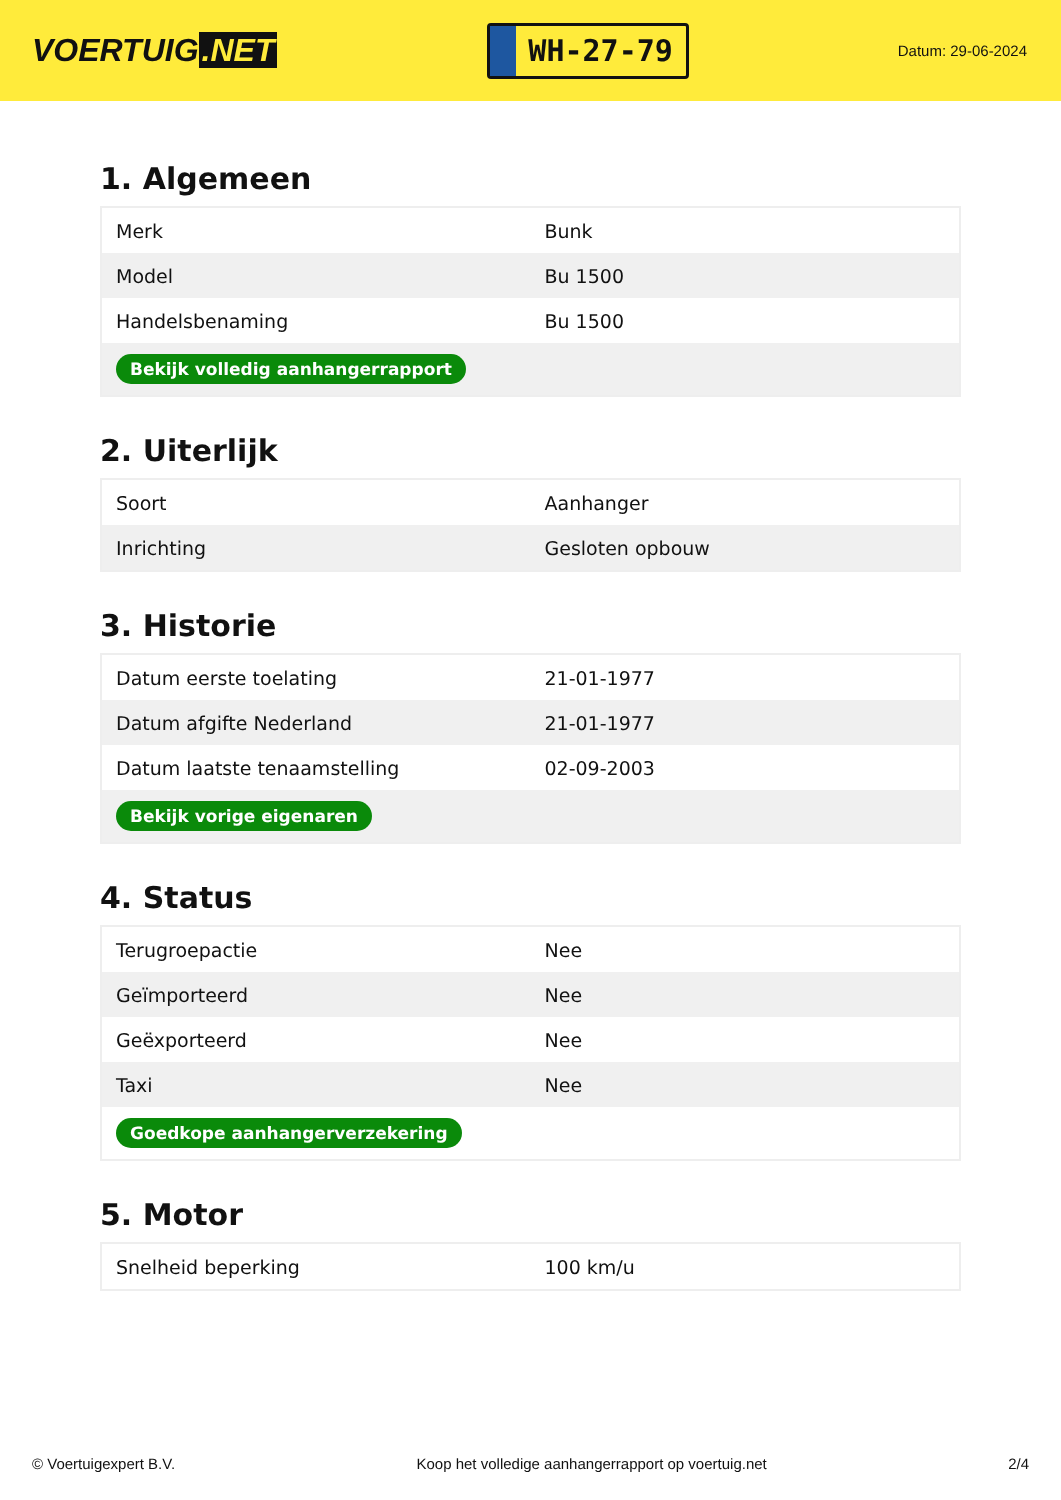VOERTUIG.NET
WH-27-79
Datum: 29-06-2024
1. Algemeen
| Merk | Bunk |
| Model | Bu 1500 |
| Handelsbenaming | Bu 1500 |
| Bekijk volledig aanhangerrapport | |
2. Uiterlijk
| Soort | Aanhanger |
| Inrichting | Gesloten opbouw |
3. Historie
| Datum eerste toelating | 21-01-1977 |
| Datum afgifte Nederland | 21-01-1977 |
| Datum laatste tenaamstelling | 02-09-2003 |
| Bekijk vorige eigenaren | |
4. Status
| Terugroepactie | Nee |
| Geïmporteerd | Nee |
| Geëxporteerd | Nee |
| Taxi | Nee |
| Goedkope aanhangerverzekering | |
5. Motor
| Snelheid beperking | 100 km/u |
© Voertuigexpert B.V. Koop het volledige aanhangerrapport op voertuig.net 2/4